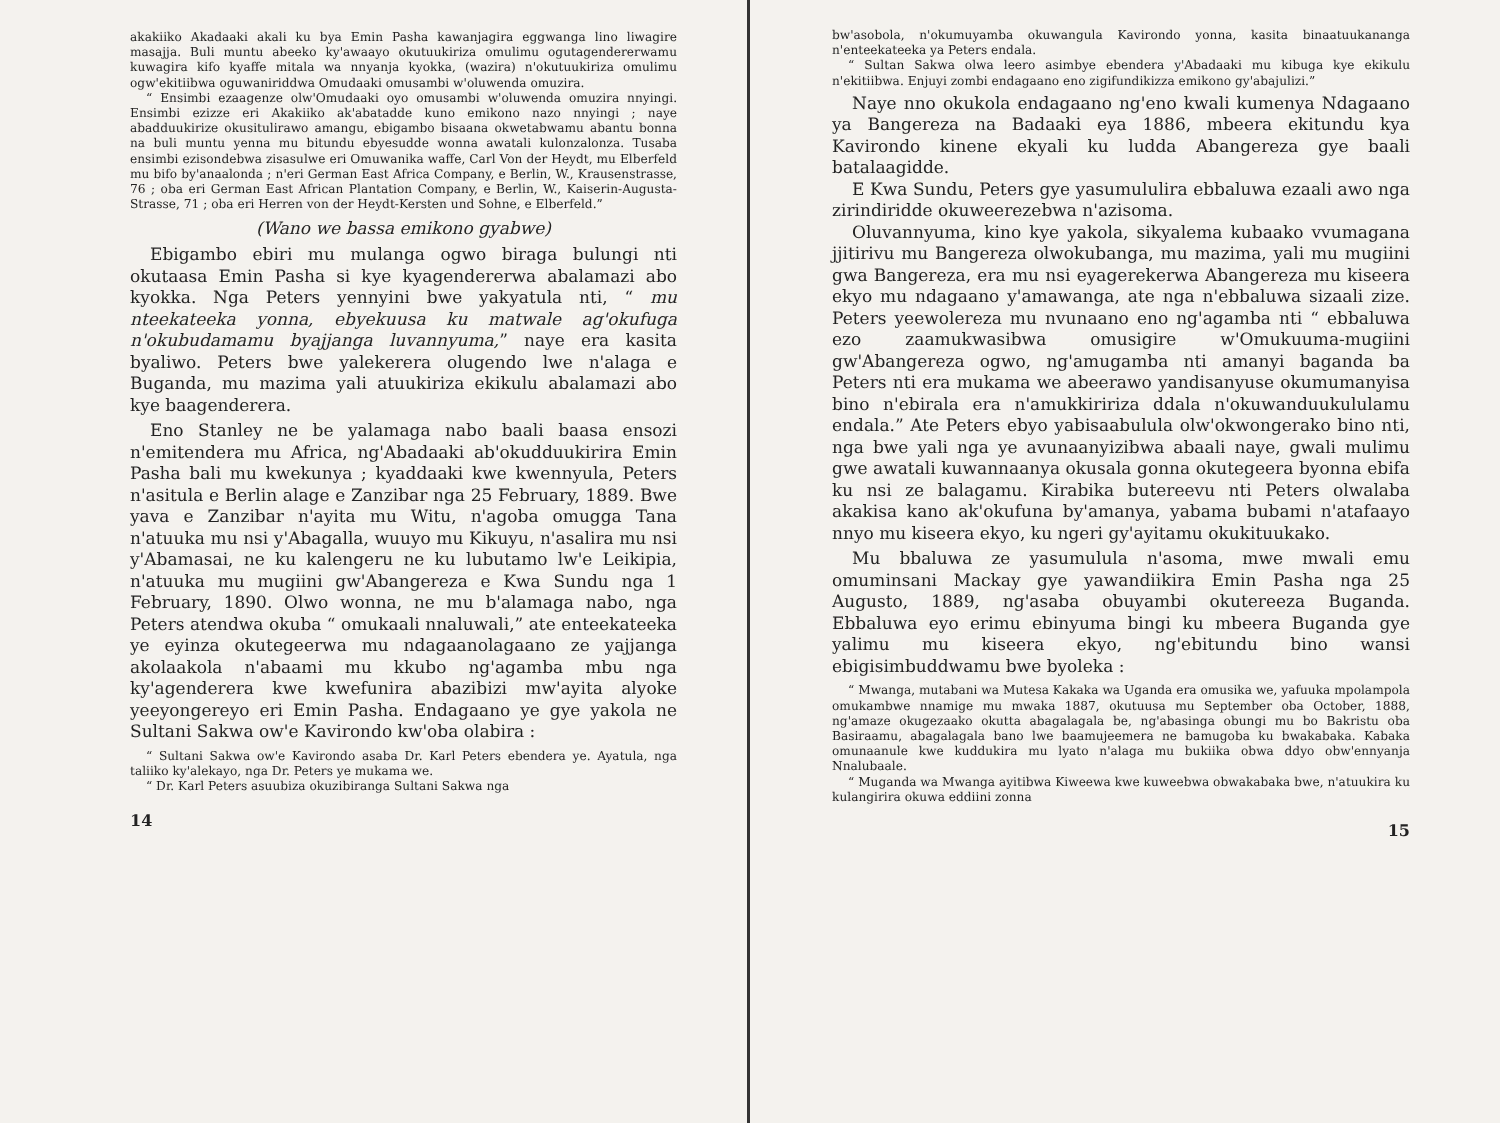akakiiko Akadaaki akali ku bya Emin Pasha kawanjagira eggwanga lino liwagire masajja. Buli muntu abeeko ky'awaayo okutuukiriza omulimu ogutagendererwamu kuwagira kifo kyaffe mitala wa nnyanja kyokka, (wazira) n'okutuukiriza omulimu ogw'ekitiibwa oguwaniriddwa Omudaaki omusambi w'oluwenda omuzira.
“ Ensimbi ezaagenze olw'Omudaaki oyo omusambi w'oluwenda omuzira nnyingi. Ensimbi ezizze eri Akakiiko ak'abatadde kuno emikono nazo nnyingi ; naye abadduukirize okusitulirawo amangu, ebigambo bisaana okwetabwamu abantu bonna na buli muntu yenna mu bitundu ebyesudde wonna awatali kulonzalonza. Tusaba ensimbi ezisondebwa zisasulwe eri Omuwanika waffe, Carl Von der Heydt, mu Elberfeld mu bifo by'anaalonda ; n'eri German East Africa Company, e Berlin, W., Krausenstrasse, 76 ; oba eri German East African Plantation Company, e Berlin, W., Kaiserin-Augusta-Strasse, 71 ; oba eri Herren von der Heydt-Kersten und Sohne, e Elberfeld.”
(Wano we bassa emikono gyabwe)
Ebigambo ebiri mu mulanga ogwo biraga bulungi nti okutaasa Emin Pasha si kye kyagendererwa abalamazi abo kyokka. Nga Peters yennyini bwe yakyatula nti, “ mu nteekateeka yonna, ebyekuusa ku matwale ag'okufuga n'okubudamamu byajjanga luvannyuma,” naye era kasita byaliwo. Peters bwe yalekerera olugendo lwe n'alaga e Buganda, mu mazima yali atuukiriza ekikulu abalamazi abo kye baagenderera.
Eno Stanley ne be yalamaga nabo baali baasa ensozi n'emitendera mu Africa, ng'Abadaaki ab'okudduukirira Emin Pasha bali mu kwekunya ; kyaddaaki kwe kwennyula, Peters n'asitula e Berlin alage e Zanzibar nga 25 February, 1889. Bwe yava e Zanzibar n'ayita mu Witu, n'agoba omugga Tana n'atuuka mu nsi y'Abagalla, wuuyo mu Kikuyu, n'asalira mu nsi y'Abamasai, ne ku kalengeru ne ku lubutamo lw'e Leikipia, n'atuuka mu mugiini gw'Abangereza e Kwa Sundu nga 1 February, 1890. Olwo wonna, ne mu b'alamaga nabo, nga Peters atendwa okuba “ omukaali nnaluwali,” ate enteekateeka ye eyinza okutegeerwa mu ndagaanolagaano ze yajjanga akolaakola n'abaami mu kkubo ng'agamba mbu nga ky'agenderera kwe kwefunira abazibizi mw'ayita alyoke yeeyongereyo eri Emin Pasha. Endagaano ye gye yakola ne Sultani Sakwa ow'e Kavirondo kw'oba olabira :
“ Sultani Sakwa ow'e Kavirondo asaba Dr. Karl Peters ebendera ye. Ayatula, nga taliiko ky'alekayo, nga Dr. Peters ye mukama we.
“ Dr. Karl Peters asuubiza okuzibiranga Sultani Sakwa nga
14
bw'asobola, n'okumuyamba okuwangula Kavirondo yonna, kasita binaatuukananga n'enteekateeka ya Peters endala.
“ Sultan Sakwa olwa leero asimbye ebendera y'Abadaaki mu kibuga kye ekikulu n'ekitiibwa. Enjuyi zombi endagaano eno zigifundikizza emikono gy'abajulizi.”
Naye nno okukola endagaano ng'eno kwali kumenya Ndagaano ya Bangereza na Badaaki eya 1886, mbeera ekitundu kya Kavirondo kinene ekyali ku ludda Abangereza gye baali batalaagidde.
E Kwa Sundu, Peters gye yasumululira ebbaluwa ezaali awo nga zirindiridde okuweerezebwa n'azisoma.
Oluvannyuma, kino kye yakola, sikyalema kubaako vvumagana jjitirivu mu Bangereza olwokubanga, mu mazima, yali mu mugiini gwa Bangereza, era mu nsi eyagerekerwa Abangereza mu kiseera ekyo mu ndagaano y'amawanga, ate nga n'ebbaluwa sizaali zize. Peters yeewolereza mu nvunaano eno ng'agamba nti “ ebbaluwa ezo zaamukwasibwa omusigire w'Omukuuma-mugiini gw'Abangereza ogwo, ng'amugamba nti amanyi baganda ba Peters nti era mukama we abeerawo yandisanyuse okumumanyisa bino n'ebirala era n'amukkiririza ddala n'okuwanduukululamu endala.” Ate Peters ebyo yabisaabulula olw'okwongerako bino nti, nga bwe yali nga ye avunaanyizibwa abaali naye, gwali mulimu gwe awatali kuwannaanya okusala gonna okutegeera byonna ebifa ku nsi ze balagamu. Kirabika butereevu nti Peters olwalaba akakisa kano ak'okufuna by'amanya, yabama bubami n'atafaayo nnyo mu kiseera ekyo, ku ngeri gy'ayitamu okukituukako.
Mu bbaluwa ze yasumulula n'asoma, mwe mwali emu omuminsani Mackay gye yawandiikira Emin Pasha nga 25 Augusto, 1889, ng'asaba obuyambi okutereeza Buganda. Ebbaluwa eyo erimu ebinyuma bingi ku mbeera Buganda gye yalimu mu kiseera ekyo, ng'ebitundu bino wansi ebigisimbuddwamu bwe byoleka :
“ Mwanga, mutabani wa Mutesa Kakaka wa Uganda era omusika we, yafuuka mpolampola omukambwe nnamige mu mwaka 1887, okutuusa mu September oba October, 1888, ng'amaze okugezaako okutta abagalagala be, ng'abasinga obungi mu bo Bakristu oba Basiraamu, abagalagala bano lwe baamujeemera ne bamugoba ku bwakabaka. Kabaka omunaanule kwe kuddukira mu lyato n'alaga mu bukiika obwa ddyo obw'ennyanja Nnalubaale.
“ Muganda wa Mwanga ayitibwa Kiweewa kwe kuweebwa obwakabaka bwe, n'atuukira ku kulangirira okuwa eddiini zonna
15